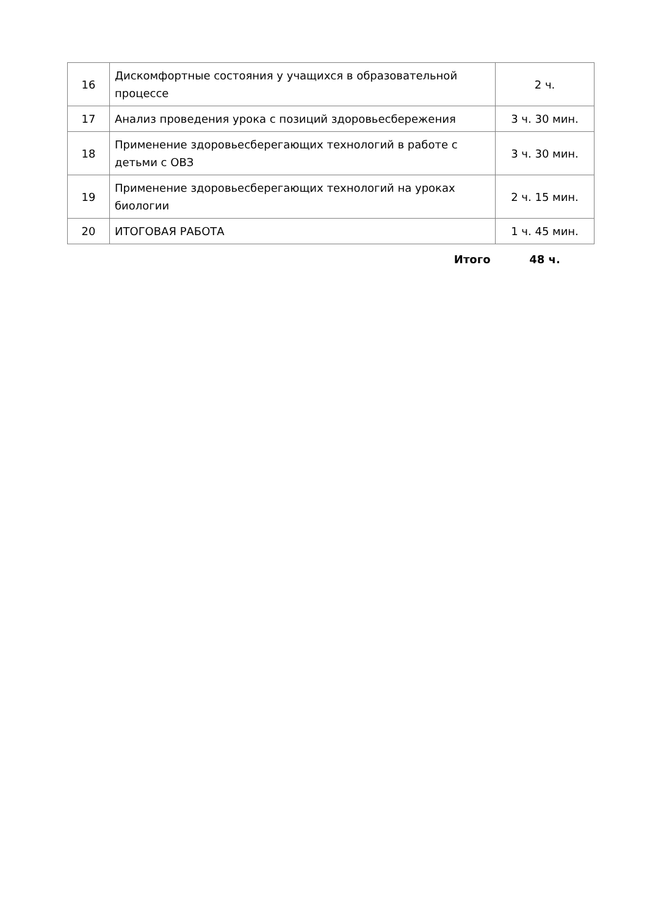| 16 | Дискомфортные состояния у учащихся в образовательной процессе | 2 ч. |
| 17 | Анализ проведения урока с позиций здоровьесбережения | 3 ч. 30 мин. |
| 18 | Применение здоровьесберегающих технологий в работе с детьми с ОВЗ | 3 ч. 30 мин. |
| 19 | Применение здоровьесберегающих технологий на уроках биологии | 2 ч. 15 мин. |
| 20 | ИТОГОВАЯ РАБОТА | 1 ч. 45 мин. |
| | Итого | 48 ч. |